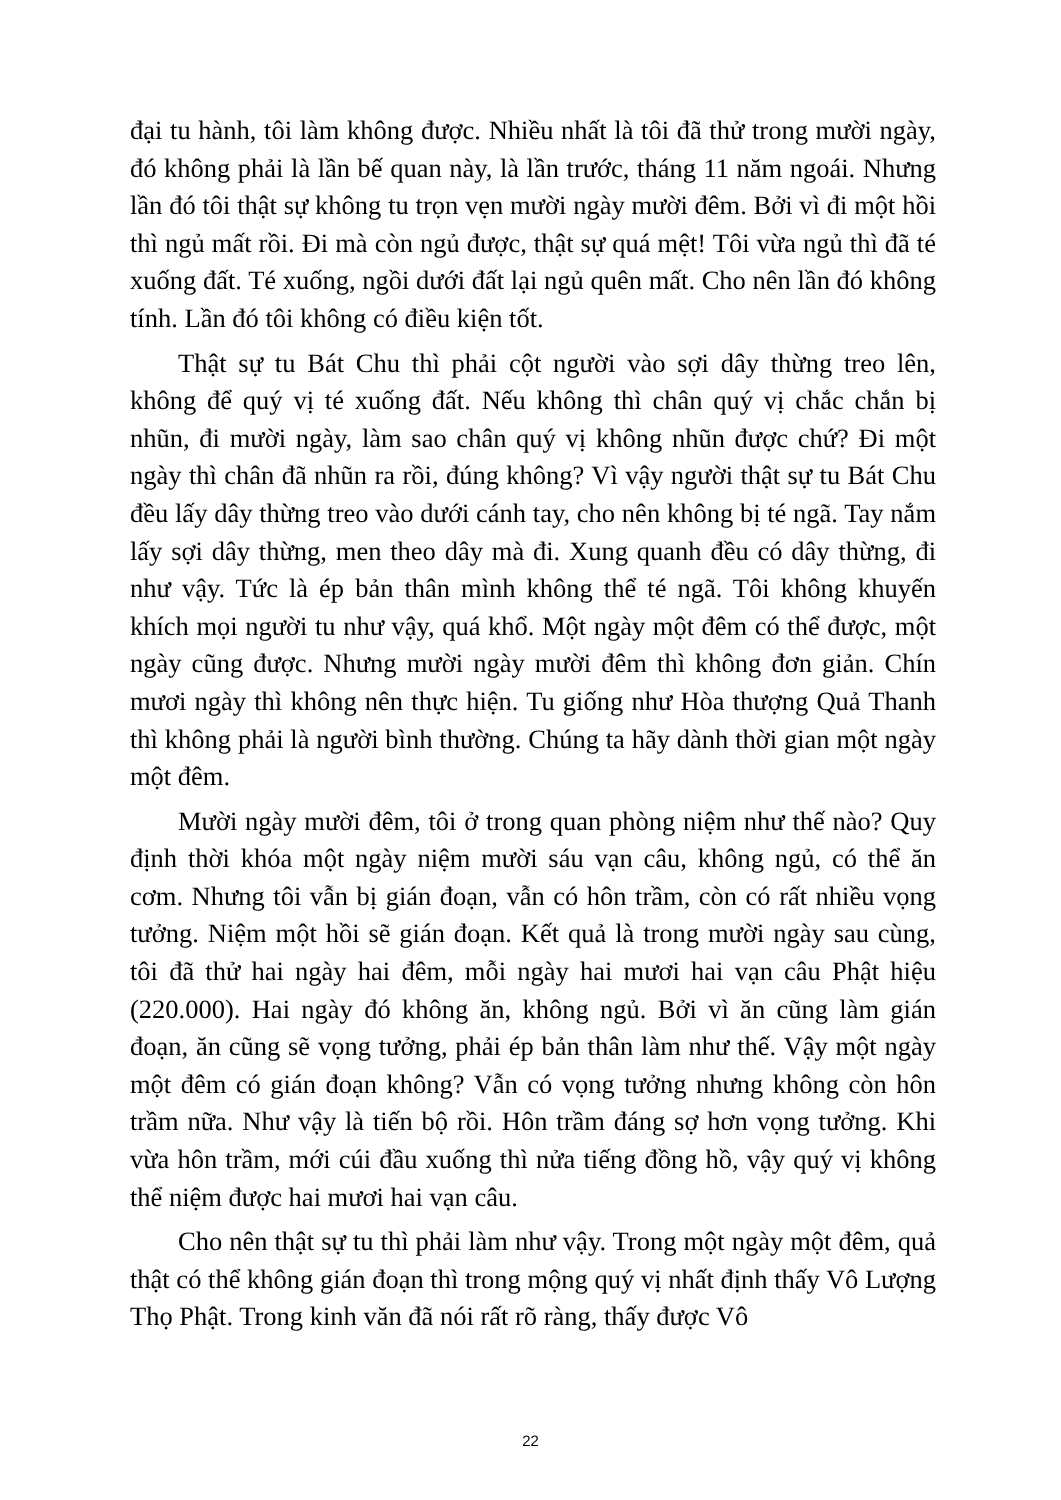đại tu hành, tôi làm không được. Nhiều nhất là tôi đã thử trong mười ngày, đó không phải là lần bế quan này, là lần trước, tháng 11 năm ngoái. Nhưng lần đó tôi thật sự không tu trọn vẹn mười ngày mười đêm. Bởi vì đi một hồi thì ngủ mất rồi. Đi mà còn ngủ được, thật sự quá mệt! Tôi vừa ngủ thì đã té xuống đất. Té xuống, ngồi dưới đất lại ngủ quên mất. Cho nên lần đó không tính. Lần đó tôi không có điều kiện tốt.
Thật sự tu Bát Chu thì phải cột người vào sợi dây thừng treo lên, không để quý vị té xuống đất. Nếu không thì chân quý vị chắc chắn bị nhũn, đi mười ngày, làm sao chân quý vị không nhũn được chứ? Đi một ngày thì chân đã nhũn ra rồi, đúng không? Vì vậy người thật sự tu Bát Chu đều lấy dây thừng treo vào dưới cánh tay, cho nên không bị té ngã. Tay nắm lấy sợi dây thừng, men theo dây mà đi. Xung quanh đều có dây thừng, đi như vậy. Tức là ép bản thân mình không thể té ngã. Tôi không khuyến khích mọi người tu như vậy, quá khổ. Một ngày một đêm có thể được, một ngày cũng được. Nhưng mười ngày mười đêm thì không đơn giản. Chín mươi ngày thì không nên thực hiện. Tu giống như Hòa thượng Quả Thanh thì không phải là người bình thường. Chúng ta hãy dành thời gian một ngày một đêm.
Mười ngày mười đêm, tôi ở trong quan phòng niệm như thế nào? Quy định thời khóa một ngày niệm mười sáu vạn câu, không ngủ, có thể ăn cơm. Nhưng tôi vẫn bị gián đoạn, vẫn có hôn trầm, còn có rất nhiều vọng tưởng. Niệm một hồi sẽ gián đoạn. Kết quả là trong mười ngày sau cùng, tôi đã thử hai ngày hai đêm, mỗi ngày hai mươi hai vạn câu Phật hiệu (220.000). Hai ngày đó không ăn, không ngủ. Bởi vì ăn cũng làm gián đoạn, ăn cũng sẽ vọng tưởng, phải ép bản thân làm như thế. Vậy một ngày một đêm có gián đoạn không? Vẫn có vọng tưởng nhưng không còn hôn trầm nữa. Như vậy là tiến bộ rồi. Hôn trầm đáng sợ hơn vọng tưởng. Khi vừa hôn trầm, mới cúi đầu xuống thì nửa tiếng đồng hồ, vậy quý vị không thể niệm được hai mươi hai vạn câu.
Cho nên thật sự tu thì phải làm như vậy. Trong một ngày một đêm, quả thật có thể không gián đoạn thì trong mộng quý vị nhất định thấy Vô Lượng Thọ Phật. Trong kinh văn đã nói rất rõ ràng, thấy được Vô
22